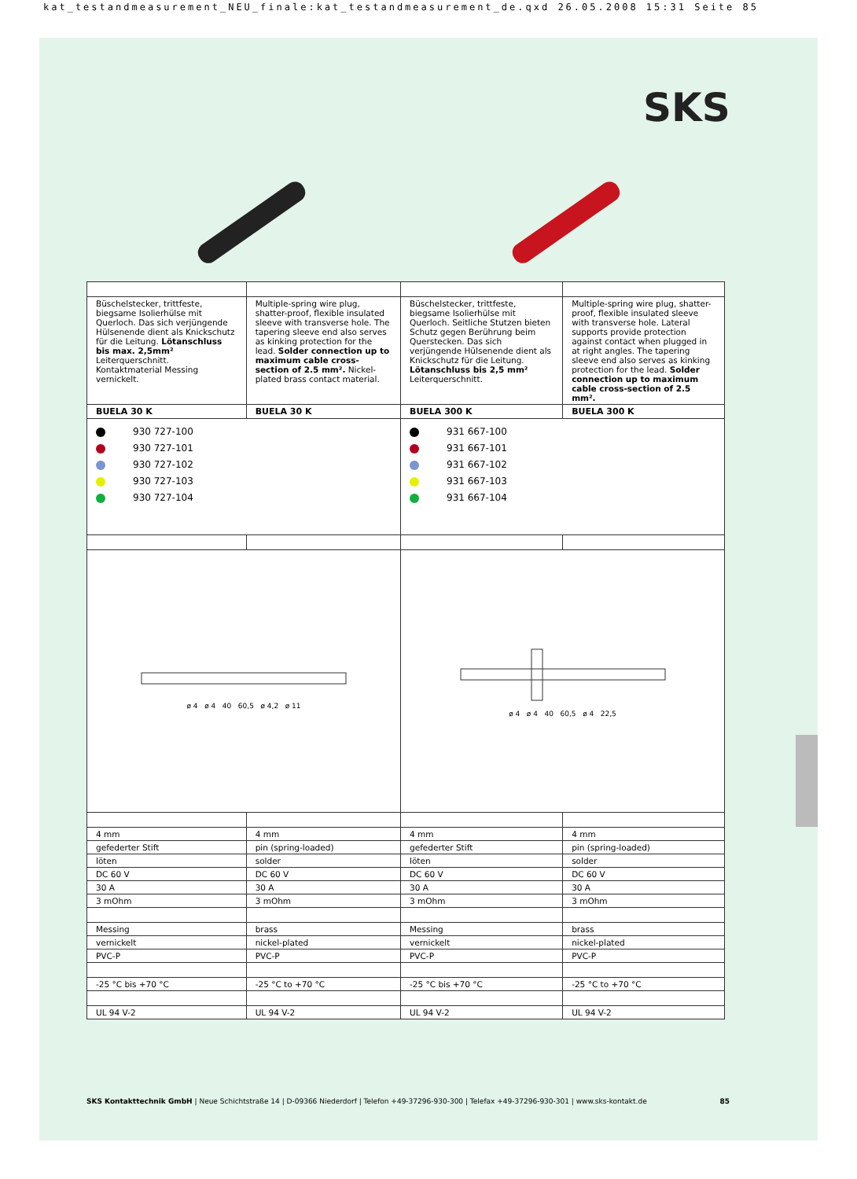kat_testandmeasurement_NEU_finale:kat_testandmeasurement_de.qxd 26.05.2008 15:31 Seite 85
SKS
| Büschelstecker, trittfeste, biegsame Isolierhülse mit Querloch. Das sich verjüngende Hülsenende dient als Knickschutz für die Leitung. Lötanschluss bis max. 2,5mm² Leiterquerschnitt. Kontaktmaterial Messing vernickelt. | Multiple-spring wire plug, shatter-proof, flexible insulated sleeve with transverse hole. The tapering sleeve end also serves as kinking protection for the lead. Solder connection up to maximum cable cross-section of 2.5 mm². Nickel-plated brass contact material. | Büschelstecker, trittfeste, biegsame Isolierhülse mit Querloch. Seitliche Stutzen bieten Schutz gegen Berührung beim Querstecken. Das sich verjüngende Hülsenende dient als Knickschutz für die Leitung. Lötanschluss bis 2,5 mm² Leiterquerschnitt. | Multiple-spring wire plug, shatter-proof, flexible insulated sleeve with transverse hole. Lateral supports provide protection against contact when plugged in at right angles. The tapering sleeve end also serves as kinking protection for the lead. Solder connection up to maximum cable cross-section of 2.5 mm². |
| BUELA 30 K | BUELA 30 K | BUELA 300 K | BUELA 300 K |
| 930 727-100 930 727-101 930 727-102 930 727-103 930 727-104 | | 931 667-100 931 667-101 931 667-102 931 667-103 931 667-104 | |
| ø 4 ø 4 40 60,5 ø 4,2 ø 11 | | ø 4 ø 4 40 60,5 ø 4 22,5 | |
| 4 mm | 4 mm | 4 mm | 4 mm |
| gefederter Stift | pin (spring-loaded) | gefederter Stift | pin (spring-loaded) |
| löten | solder | löten | solder |
| DC 60 V | DC 60 V | DC 60 V | DC 60 V |
| 30 A | 30 A | 30 A | 30 A |
| 3 mOhm | 3 mOhm | 3 mOhm | 3 mOhm |
| Messing | brass | Messing | brass |
| vernickelt | nickel-plated | vernickelt | nickel-plated |
| PVC-P | PVC-P | PVC-P | PVC-P |
| -25 °C bis +70 °C | -25 °C to +70 °C | -25 °C bis +70 °C | -25 °C to +70 °C |
| UL 94 V-2 | UL 94 V-2 | UL 94 V-2 | UL 94 V-2 |
SKS Kontakttechnik GmbH | Neue Schichtstraße 14 | D-09366 Niederdorf | Telefon +49-37296-930-300 | Telefax +49-37296-930-301 | www.sks-kontakt.de 85